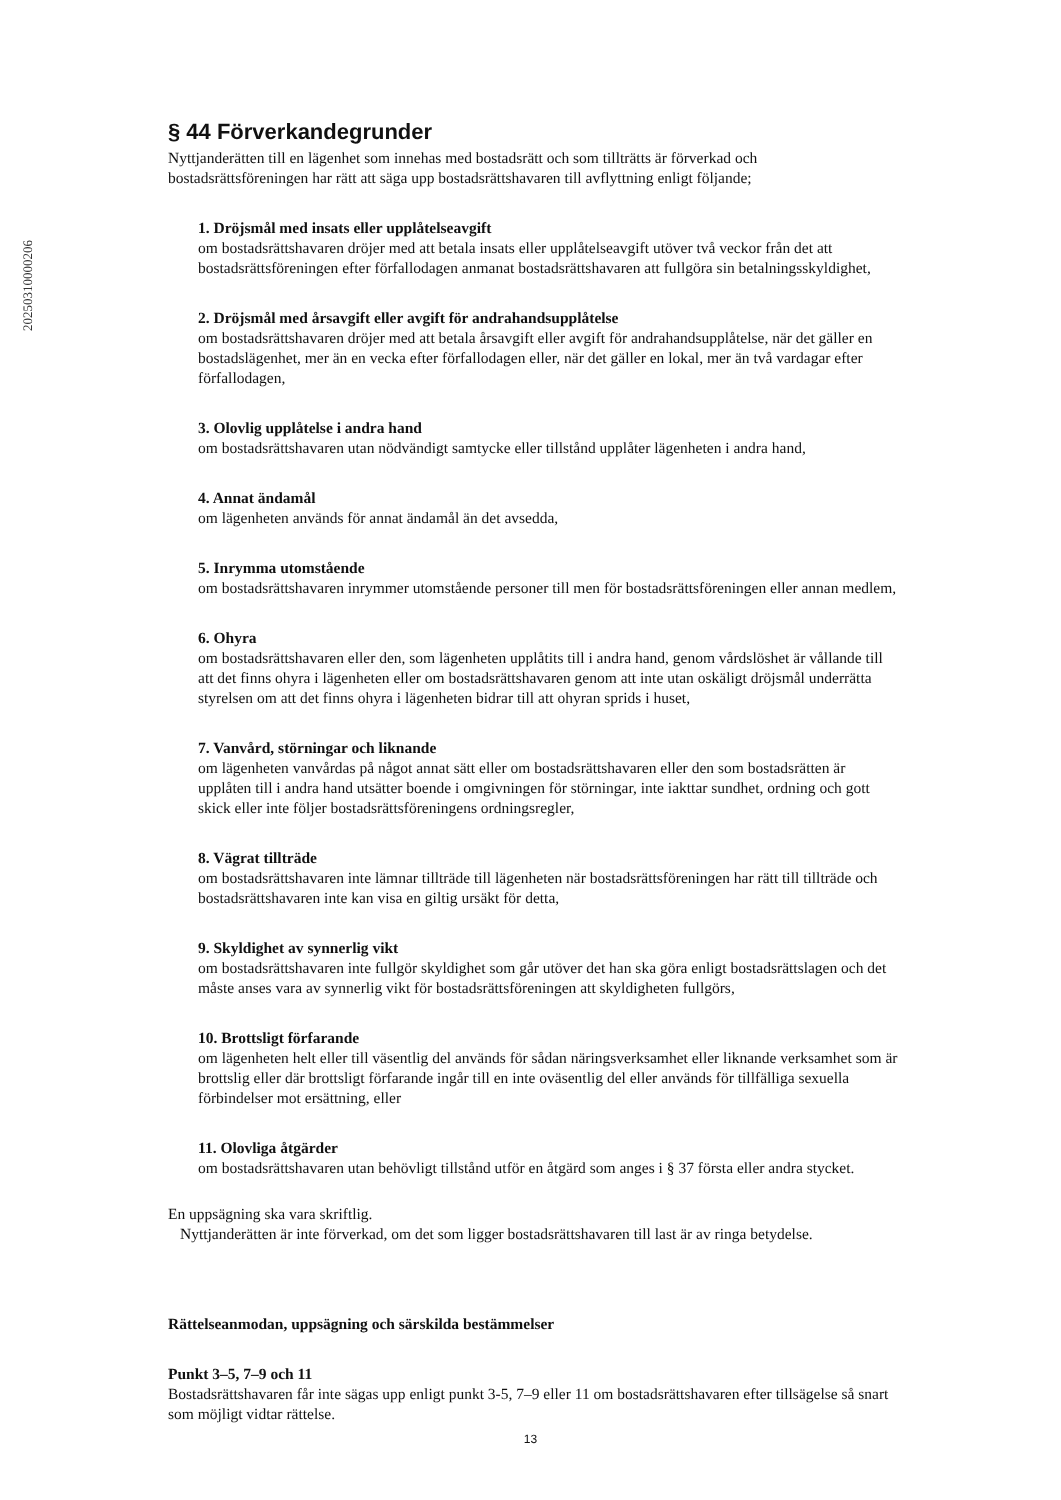20250310000206
§ 44 Förverkandegrunder
Nyttjanderätten till en lägenhet som innehas med bostadsrätt och som tillträtts är förverkad och bostadsrättsföreningen har rätt att säga upp bostadsrättshavaren till avflyttning enligt följande;
1. Dröjsmål med insats eller upplåtelseavgift
om bostadsrättshavaren dröjer med att betala insats eller upplåtelseavgift utöver två veckor från det att bostadsrättsföreningen efter förfallodagen anmanat bostadsrättshavaren att fullgöra sin betalningsskyldighet,
2. Dröjsmål med årsavgift eller avgift för andrahandsupplåtelse
om bostadsrättshavaren dröjer med att betala årsavgift eller avgift för andrahandsupplåtelse, när det gäller en bostadslägenhet, mer än en vecka efter förfallodagen eller, när det gäller en lokal, mer än två vardagar efter förfallodagen,
3. Olovlig upplåtelse i andra hand
om bostadsrättshavaren utan nödvändigt samtycke eller tillstånd upplåter lägenheten i andra hand,
4. Annat ändamål
om lägenheten används för annat ändamål än det avsedda,
5. Inrymma utomstående
om bostadsrättshavaren inrymmer utomstående personer till men för bostadsrättsföreningen eller annan medlem,
6. Ohyra
om bostadsrättshavaren eller den, som lägenheten upplåtits till i andra hand, genom vårdslöshet är vållande till att det finns ohyra i lägenheten eller om bostadsrättshavaren genom att inte utan oskäligt dröjsmål underrätta styrelsen om att det finns ohyra i lägenheten bidrar till att ohyran sprids i huset,
7. Vanvård, störningar och liknande
om lägenheten vanvårdas på något annat sätt eller om bostadsrättshavaren eller den som bostadsrätten är upplåten till i andra hand utsätter boende i omgivningen för störningar, inte iakttar sundhet, ordning och gott skick eller inte följer bostadsrättsföreningens ordningsregler,
8. Vägrat tillträde
om bostadsrättshavaren inte lämnar tillträde till lägenheten när bostadsrättsföreningen har rätt till tillträde och bostadsrättshavaren inte kan visa en giltig ursäkt för detta,
9. Skyldighet av synnerlig vikt
om bostadsrättshavaren inte fullgör skyldighet som går utöver det han ska göra enligt bostadsrättslagen och det måste anses vara av synnerlig vikt för bostadsrättsföreningen att skyldigheten fullgörs,
10. Brottsligt förfarande
om lägenheten helt eller till väsentlig del används för sådan näringsverksamhet eller liknande verksamhet som är brottslig eller där brottsligt förfarande ingår till en inte oväsentlig del eller används för tillfälliga sexuella förbindelser mot ersättning, eller
11. Olovliga åtgärder
om bostadsrättshavaren utan behövligt tillstånd utför en åtgärd som anges i § 37 första eller andra stycket.
En uppsägning ska vara skriftlig.
Nyttjanderätten är inte förverkad, om det som ligger bostadsrättshavaren till last är av ringa betydelse.
Rättelseanmodan, uppsägning och särskilda bestämmelser
Punkt 3–5, 7–9 och 11
Bostadsrättshavaren får inte sägas upp enligt punkt 3-5, 7–9 eller 11 om bostadsrättshavaren efter tillsägelse så snart som möjligt vidtar rättelse.
13